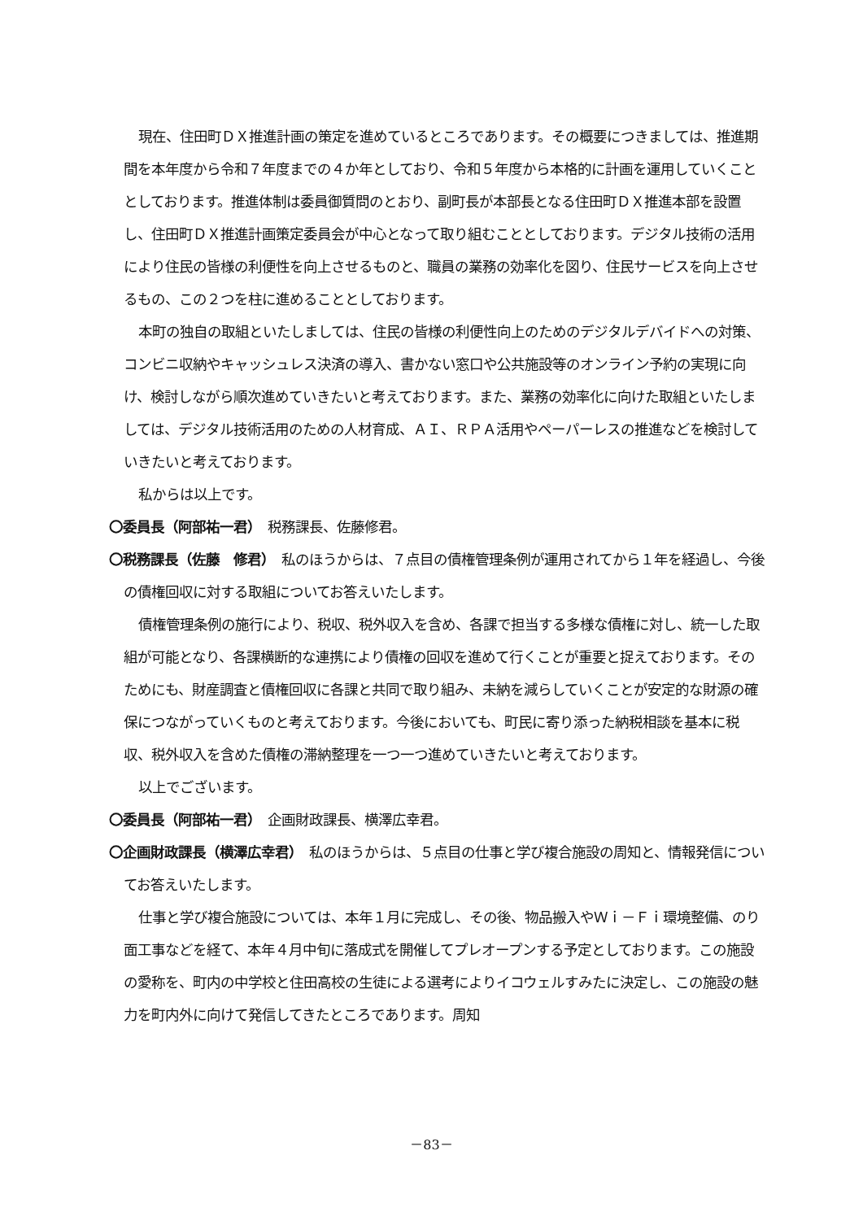現在、住田町ＤＸ推進計画の策定を進めているところであります。その概要につきましては、推進期間を本年度から令和７年度までの４か年としており、令和５年度から本格的に計画を運用していくこととしております。推進体制は委員御質問のとおり、副町長が本部長となる住田町ＤＸ推進本部を設置し、住田町ＤＸ推進計画策定委員会が中心となって取り組むこととしております。デジタル技術の活用により住民の皆様の利便性を向上させるものと、職員の業務の効率化を図り、住民サービスを向上させるもの、この２つを柱に進めることとしております。
本町の独自の取組といたしましては、住民の皆様の利便性向上のためのデジタルデバイドへの対策、コンビニ収納やキャッシュレス決済の導入、書かない窓口や公共施設等のオンライン予約の実現に向け、検討しながら順次進めていきたいと考えております。また、業務の効率化に向けた取組といたしましては、デジタル技術活用のための人材育成、ＡＩ、ＲＰＡ活用やペーパーレスの推進などを検討していきたいと考えております。
私からは以上です。
〇委員長（阿部祐一君）　税務課長、佐藤修君。
〇税務課長（佐藤　修君）　私のほうからは、７点目の債権管理条例が運用されてから１年を経過し、今後の債権回収に対する取組についてお答えいたします。
債権管理条例の施行により、税収、税外収入を含め、各課で担当する多様な債権に対し、統一した取組が可能となり、各課横断的な連携により債権の回収を進めて行くことが重要と捉えております。そのためにも、財産調査と債権回収に各課と共同で取り組み、未納を減らしていくことが安定的な財源の確保につながっていくものと考えております。今後においても、町民に寄り添った納税相談を基本に税収、税外収入を含めた債権の滞納整理を一つ一つ進めていきたいと考えております。
以上でございます。
〇委員長（阿部祐一君）　企画財政課長、横澤広幸君。
〇企画財政課長（横澤広幸君）　私のほうからは、５点目の仕事と学び複合施設の周知と、情報発信についてお答えいたします。
仕事と学び複合施設については、本年１月に完成し、その後、物品搬入やＷｉ－Ｆｉ環境整備、のり面工事などを経て、本年４月中旬に落成式を開催してプレオープンする予定としております。この施設の愛称を、町内の中学校と住田高校の生徒による選考によりイコウェルすみたに決定し、この施設の魅力を町内外に向けて発信してきたところであります。周知
－83－